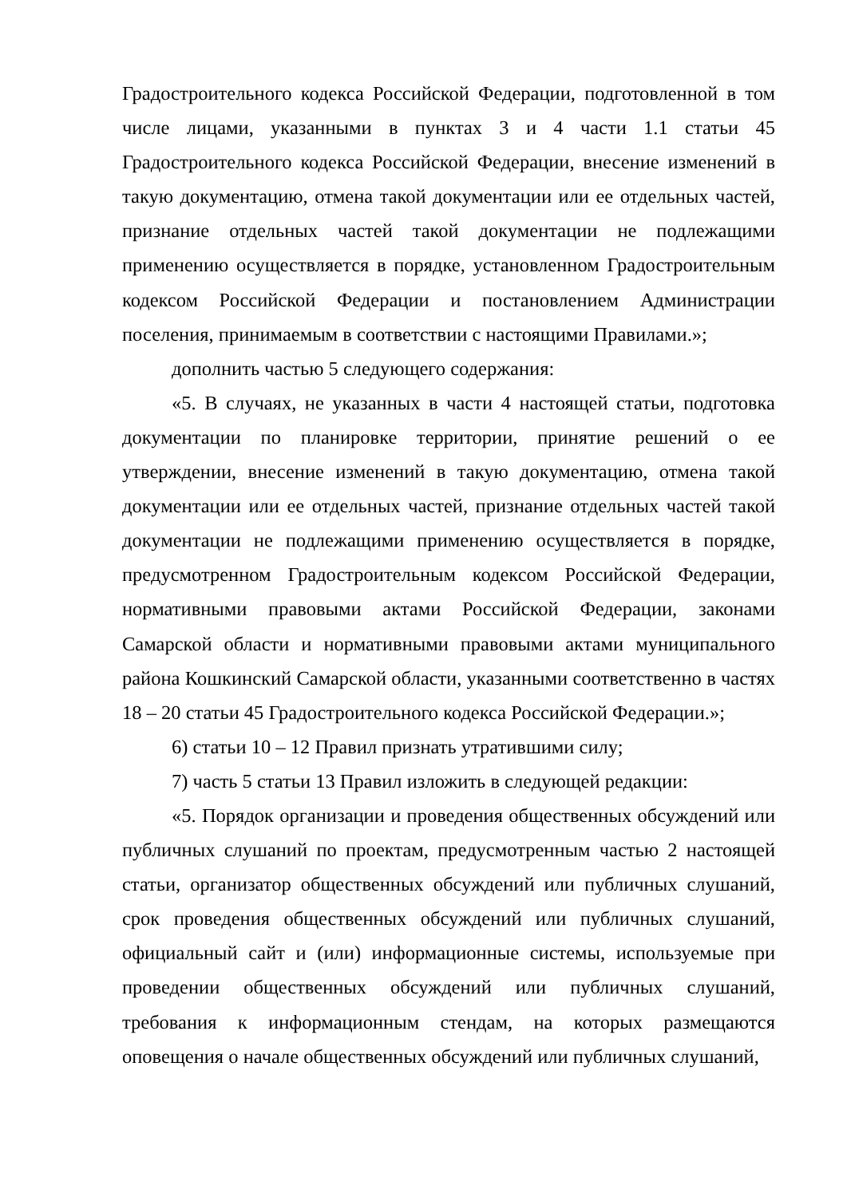Градостроительного кодекса Российской Федерации, подготовленной в том числе лицами, указанными в пунктах 3 и 4 части 1.1 статьи 45 Градостроительного кодекса Российской Федерации, внесение изменений в такую документацию, отмена такой документации или ее отдельных частей, признание отдельных частей такой документации не подлежащими применению осуществляется в порядке, установленном Градостроительным кодексом Российской Федерации и постановлением Администрации поселения, принимаемым в соответствии с настоящими Правилами.»;
дополнить частью 5 следующего содержания:
«5. В случаях, не указанных в части 4 настоящей статьи, подготовка документации по планировке территории, принятие решений о ее утверждении, внесение изменений в такую документацию, отмена такой документации или ее отдельных частей, признание отдельных частей такой документации не подлежащими применению осуществляется в порядке, предусмотренном Градостроительным кодексом Российской Федерации, нормативными правовыми актами Российской Федерации, законами Самарской области и нормативными правовыми актами муниципального района Кошкинский Самарской области, указанными соответственно в частях 18 – 20 статьи 45 Градостроительного кодекса Российской Федерации.»;
6) статьи 10 – 12 Правил признать утратившими силу;
7) часть 5 статьи 13 Правил изложить в следующей редакции:
«5. Порядок организации и проведения общественных обсуждений или публичных слушаний по проектам, предусмотренным частью 2 настоящей статьи, организатор общественных обсуждений или публичных слушаний, срок проведения общественных обсуждений или публичных слушаний, официальный сайт и (или) информационные системы, используемые при проведении общественных обсуждений или публичных слушаний, требования к информационным стендам, на которых размещаются оповещения о начале общественных обсуждений или публичных слушаний,